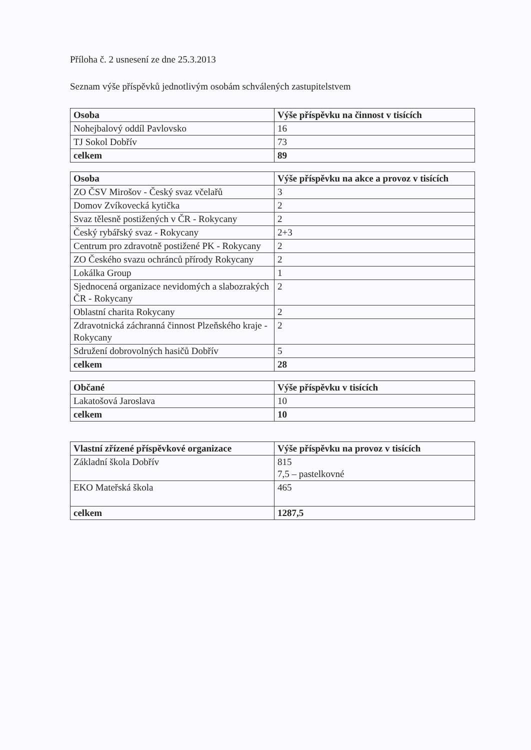Příloha č. 2 usnesení ze dne 25.3.2013
Seznam výše příspěvků jednotlivým osobám schválených zastupitelstvem
| Osoba | Výše příspěvku na činnost v tisících |
| --- | --- |
| Nohejbalový oddíl Pavlovsko | 16 |
| TJ Sokol Dobřív | 73 |
| celkem | 89 |
| Osoba | Výše příspěvku na akce a provoz v tisících |
| --- | --- |
| ZO ČSV Mirošov - Český svaz včelařů | 3 |
| Domov Zvíkovecká kytička | 2 |
| Svaz tělesně postižených v ČR - Rokycany | 2 |
| Český rybářský svaz - Rokycany | 2+3 |
| Centrum pro zdravotně postižené PK - Rokycany | 2 |
| ZO Českého svazu ochránců přírody Rokycany | 2 |
| Lokálka Group | 1 |
| Sjednocená organizace nevidomých a slabozrakých ČR - Rokycany | 2 |
| Oblastní charita Rokycany | 2 |
| Zdravotnická záchranná činnost Plzeňského kraje - Rokycany | 2 |
| Sdružení dobrovolných hasičů Dobřív | 5 |
| celkem | 28 |
| Občané | Výše příspěvku v tisících |
| --- | --- |
| Lakatošová Jaroslava | 10 |
| celkem | 10 |
| Vlastní zřízené příspěvkové organizace | Výše příspěvku na provoz v tisících |
| --- | --- |
| Základní škola Dobřív | 815 7,5 – pastelkovné |
| EKO Mateřská škola | 465 |
| celkem | 1287,5 |